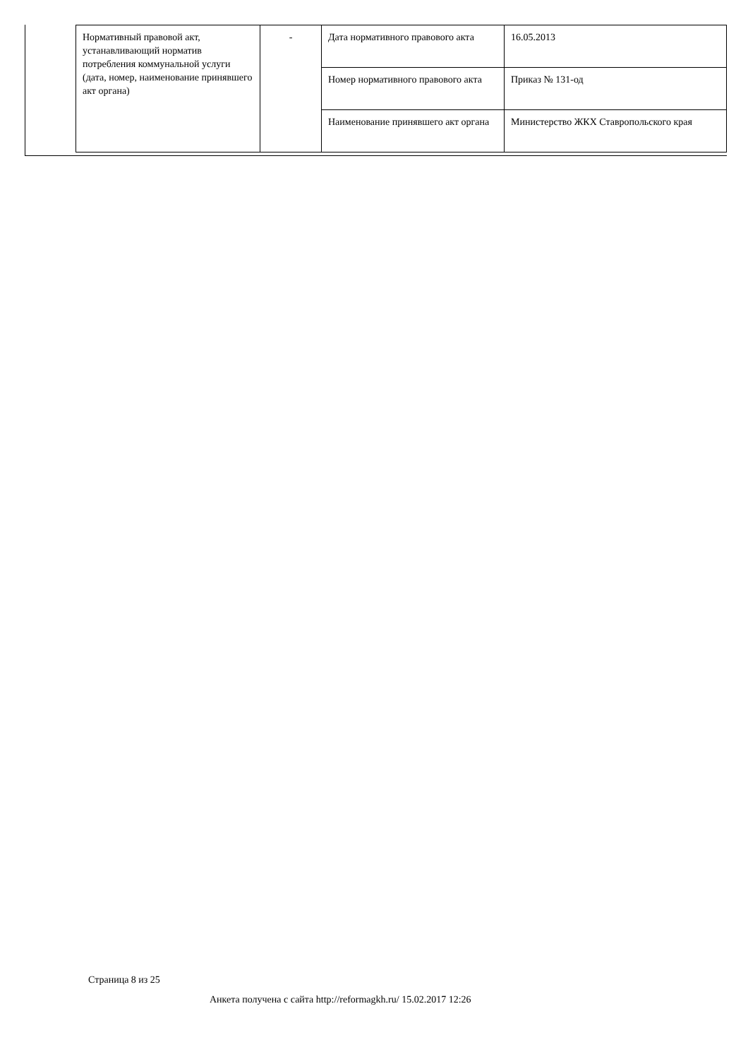| Нормативный правовой акт, устанавливающий норматив потребления коммунальной услуги (дата, номер, наименование принявшего акт органа) | - | Дата нормативного правового акта | 16.05.2013 |
| | | Номер нормативного правового акта | Приказ № 131-од |
| | | Наименование принявшего акт органа | Министерство ЖКХ Ставропольского края |
Страница 8 из 25
Анкета получена с сайта http://reformagkh.ru/ 15.02.2017 12:26